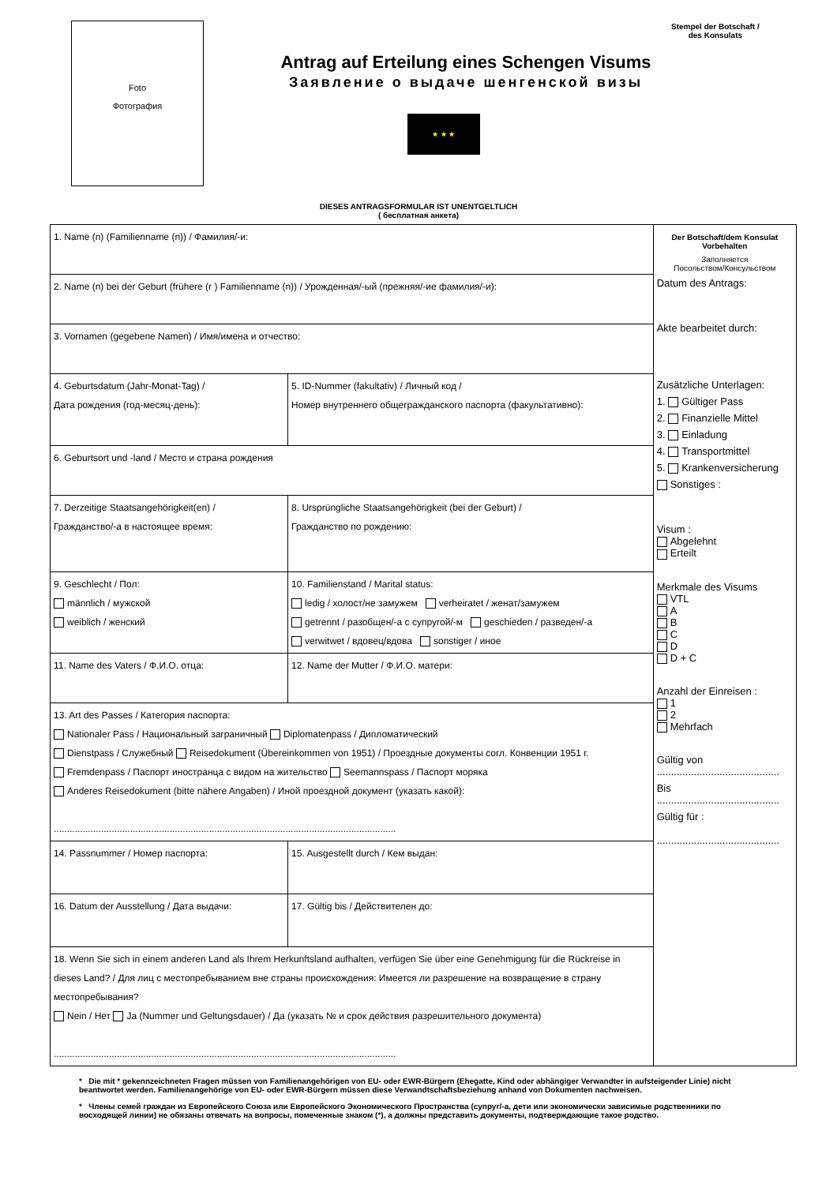Foto
Фотография
Stempel der Botschaft /
des Konsulats
Antrag auf Erteilung eines Schengen Visums
Заявление о выдаче шенгенской визы
★ ★ ★
DIESES ANTRAGSFORMULAR IST UNENTGELTLICH
( бесплатная анкета)
| 1. Name (n) (Familienname (n)) / Фамилия/-и: | | | |
| 2. Name (n) bei der Geburt (frühere (r ) Familienname (n)) / Урожденная/-ый (прежняя/-ие фамилия/-и): | | | |
| 3. Vornamen (gegebene Namen) / Имя/имена и отчество: | | | |
| 4. Geburtsdatum (Jahr-Monat-Tag) / Дата рождения (год-месяц-день): | | 5. ID-Nummer (fakultativ) / Личный код / Номер внутреннего общегражданского паспорта (факультативно): | |
| 6. Geburtsort und -land / Место и страна рождения | | | |
| 7. Derzeitige Staatsangehörigkeit(en) / Гражданство/-а в настоящее время: | | | 8. Ursprüngliche Staatsangehörigkeit (bei der Geburt) / Гражданство по рождению: |
| 9. Geschlecht / Пол: männlich / мужской weiblich / женский | 10. Familienstand / Marital status: ledig / холост/не замужем verheiratet / женат/замужем getrennt / разобщен/-а с супругой/-м geschieden / разведен/-а verwitwet / вдовец/вдова sonstiger / иное | | |
| 11. Name des Vaters / Ф.И.О. отца: | | 12. Name der Mutter / Ф.И.О. матери: | |
| 13. Art des Passes / Категория паспорта: Nationaler Pass / Национальный заграничный Diplomatenpass / Дипломатический Dienstpass / Служебный Reisedokument (Übereinkommen von 1951) / Проездные документы согл. Конвенции 1951 г. Fremdenpass / Паспорт иностранца с видом на жительство Seemannspass / Паспорт моряка Anderes Reisedokument (bitte nähere Angaben) / Иной проездной документ (указать какой): .................................................................................................................................. | | | |
| 14. Passnummer / Номер паспорта: | | 15. Ausgestellt durch / Кем выдан: | |
| 16. Datum der Ausstellung / Дата выдачи: | | 17. Gültig bis / Действителен до: | |
| 18. Wenn Sie sich in einem anderen Land als Ihrem Herkunftsland aufhalten, verfügen Sie über eine Genehmigung für die Rückreise in dieses Land? / Для лиц с местопребыванием вне страны происхождения: Имеется ли разрешение на возвращение в страну местопребывания? Nein / Нет Ja (Nummer und Geltungsdauer) / Да (указать № и срок действия разрешительного документа) .................................................................................................................................. | | | |
Der Botschaft/dem Konsulat
Vorbehalten
Заполняется
Посольством/Консульством
Datum des Antrags:
Akte bearbeitet durch:
Zusätzliche Unterlagen:
1. Gültiger Pass
2. Finanzielle Mittel
3. Einladung
4. Transportmittel
5. Krankenversicherung
Sonstiges :
Visum :
Abgelehnt
Erteilt
Merkmale des Visums
VTL
A
B
C
D
D + C
Anzahl der Einreisen :
1
2
Mehrfach
Gültig von
...........................................
Bis
...........................................
Gültig für :
...........................................
* Die mit * gekennzeichneten Fragen müssen von Familienangehörigen von EU- oder EWR-Bürgern (Ehegatte, Kind oder abhängiger Verwandter in aufsteigender Linie) nicht beantwortet werden. Familienangehörige von EU- oder EWR-Bürgern müssen diese Verwandtschaftsbeziehung anhand von Dokumenten nachweisen.
* Члены семей граждан из Европейского Союза или Европейского Экономического Пространства (супруг/-а, дети или экономически зависимые родственники по восходящей линии) не обязаны отвечать на вопросы, помеченные знаком (*), а должны представить документы, подтверждающие такое родство.